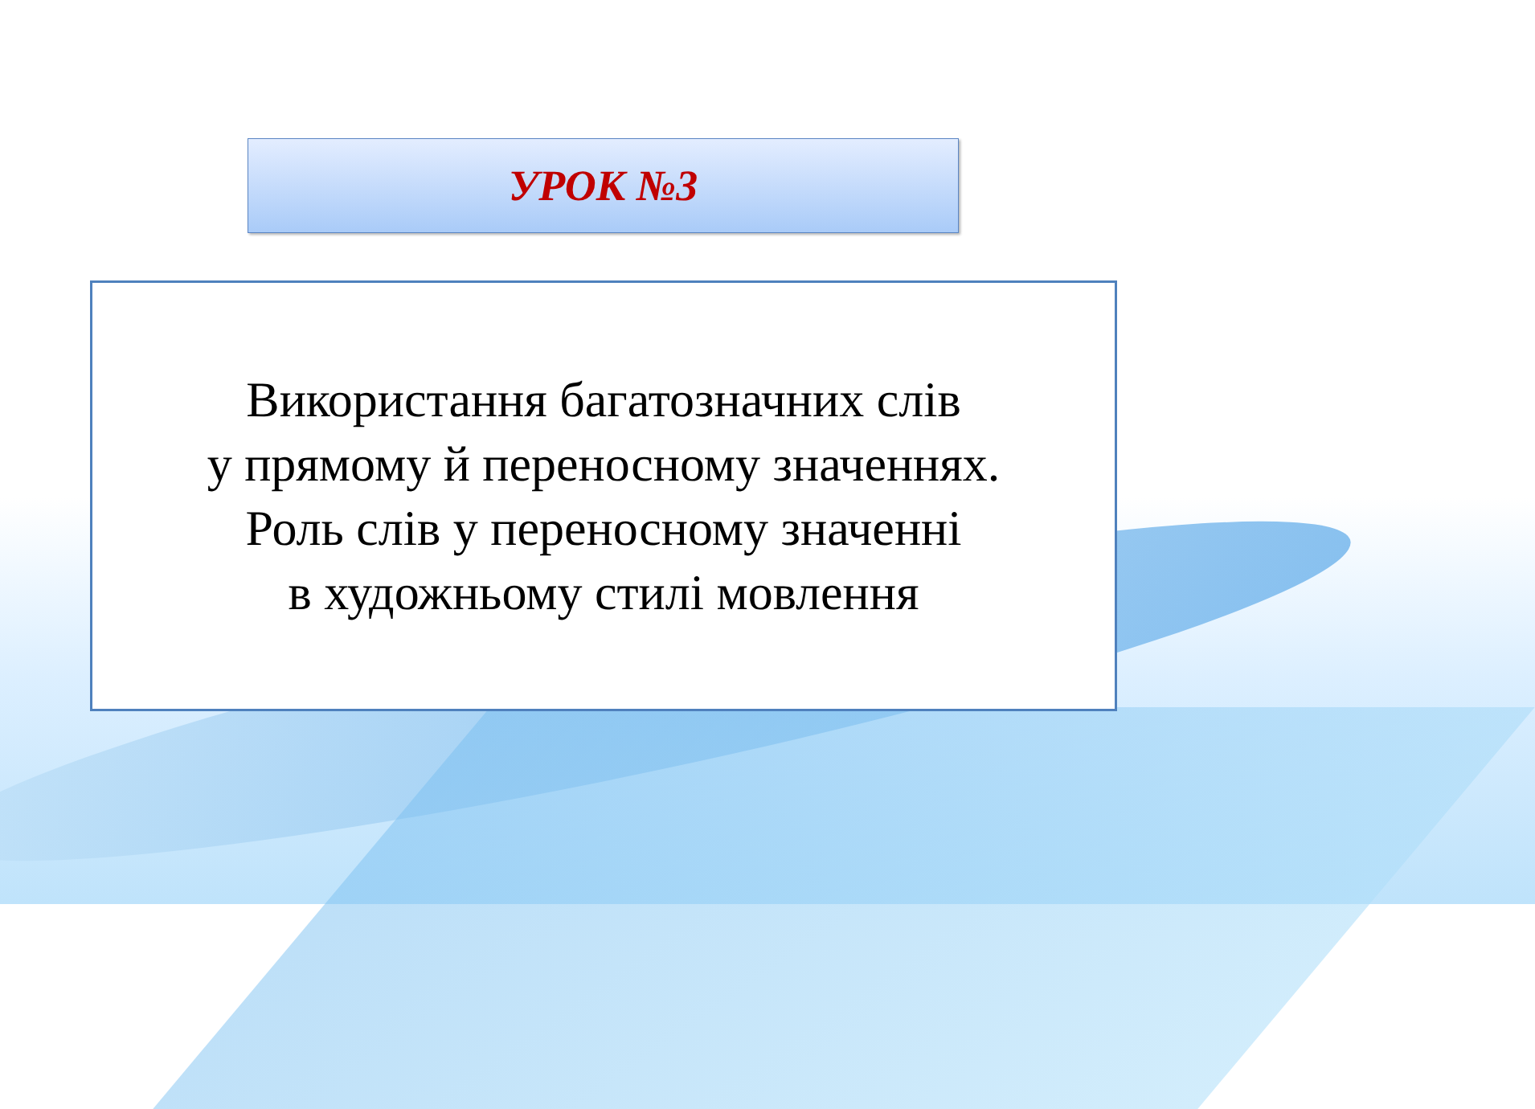УРОК №3
Використання багатозначних слів
у прямому й переносному значеннях.
Роль слів у переносному значенні
в художньому стилі мовлення